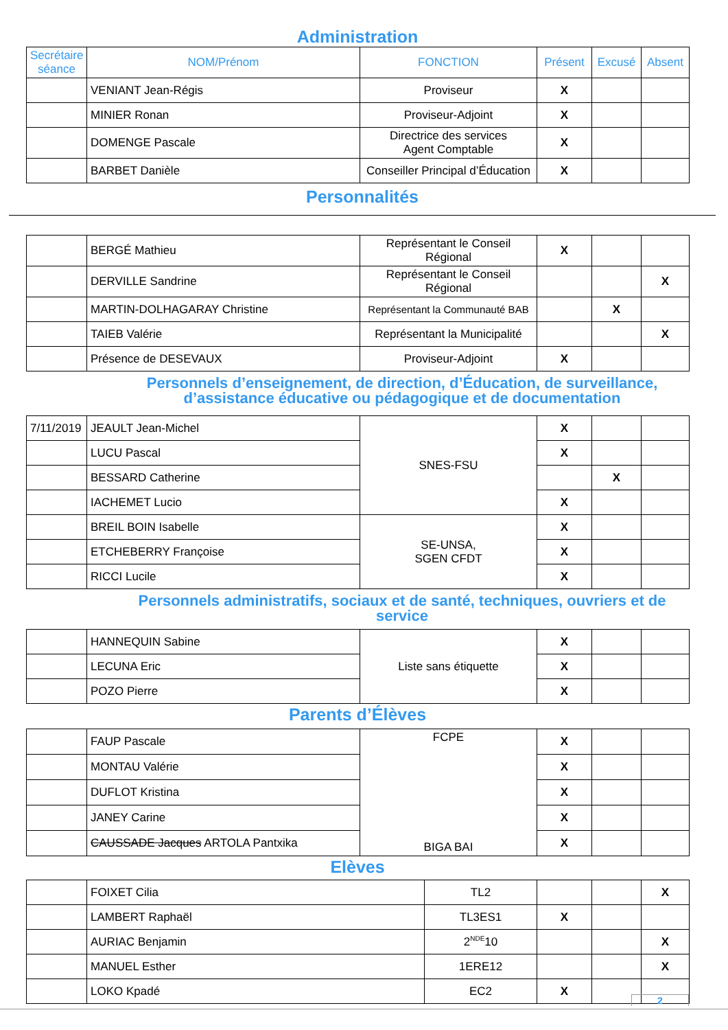Administration
| Secrétaire séance | NOM/Prénom | FONCTION | Présent | Excusé | Absent |
| --- | --- | --- | --- | --- | --- |
| | VENIANT Jean-Régis | Proviseur | X | | |
| | MINIER Ronan | Proviseur-Adjoint | X | | |
| | DOMENGE Pascale | Directrice des services Agent Comptable | X | | |
| | BARBET Danièle | Conseiller Principal d’Éducation | X | | |
Personnalités
| | BERGÉ Mathieu | Représentant le Conseil Régional | X | | |
| | DERVILLE Sandrine | Représentant le Conseil Régional | | | X |
| | MARTIN-DOLHAGARAY Christine | Représentant la Communauté BAB | | X | |
| | TAIEB Valérie | Représentant la Municipalité | | | X |
| | Présence de DESEVAUX | Proviseur-Adjoint | X | | |
Personnels d’enseignement, de direction, d’Éducation, de surveillance,
d’assistance éducative ou pédagogique et de documentation
| 7/11/2019 | JEAULT Jean-Michel | SNES-FSU | X | | |
| | LUCU Pascal | | X | | |
| | BESSARD Catherine | | | X | |
| | IACHEMET Lucio | | X | | |
| | BREIL BOIN Isabelle | SE-UNSA, SGEN CFDT | X | | |
| | ETCHEBERRY Françoise | | X | | |
| | RICCI Lucile | | X | | |
Personnels administratifs, sociaux et de santé, techniques, ouvriers et de service
| | HANNEQUIN Sabine | Liste sans étiquette | X | | |
| | LECUNA Eric | | X | | |
| | POZO Pierre | | X | | |
Parents d’Élèves
| | FAUP Pascale | FCPE BIGA BAI | X | | |
| | MONTAU Valérie | | X | | |
| | DUFLOT Kristina | | X | | |
| | JANEY Carine | | X | | |
| | CAUSSADE Jacques ARTOLA Pantxika | | X | | |
Elèves
| | FOIXET Cilia | TL2 | | | X |
| | LAMBERT Raphaël | TL3ES1 | X | | |
| | AURIAC Benjamin | 2<sup>NDE</sup>10 | | | X |
| | MANUEL Esther | 1ERE12 | | | X |
| | LOKO Kpadé | EC2 | X | | |
2